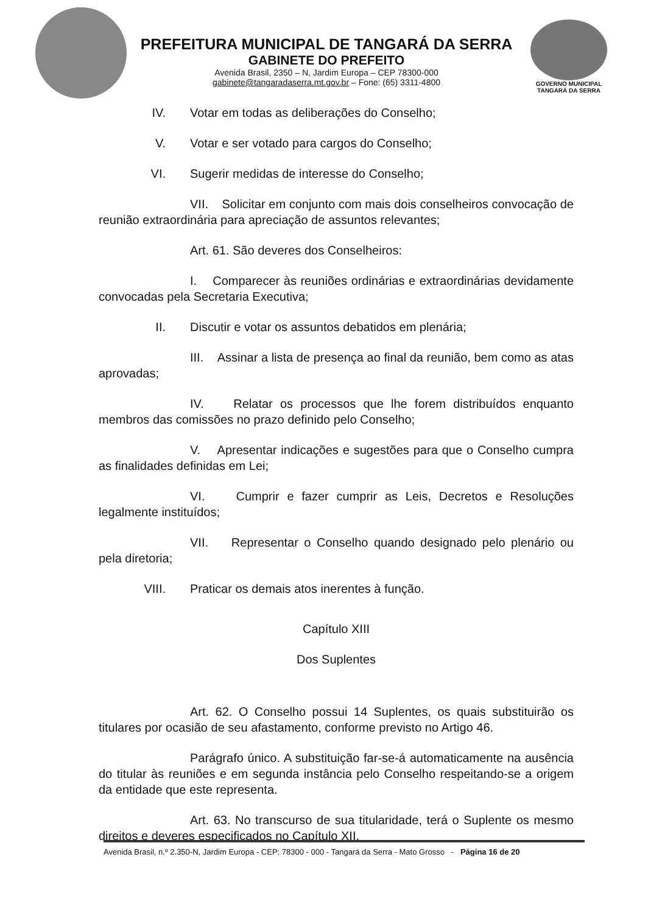PREFEITURA MUNICIPAL DE TANGARÁ DA SERRA
GABINETE DO PREFEITO
Avenida Brasil, 2350 – N, Jardim Europa – CEP 78300-000
gabinete@tangaradaserra.mt.gov.br – Fone: (65) 3311-4800
GOVERNO MUNICIPAL
TANGARÁ DA SERRA
IV. Votar em todas as deliberações do Conselho;
V. Votar e ser votado para cargos do Conselho;
VI. Sugerir medidas de interesse do Conselho;
VII. Solicitar em conjunto com mais dois conselheiros convocação de reunião extraordinária para apreciação de assuntos relevantes;
Art. 61. São deveres dos Conselheiros:
I. Comparecer às reuniões ordinárias e extraordinárias devidamente convocadas pela Secretaria Executiva;
II. Discutir e votar os assuntos debatidos em plenária;
III. Assinar a lista de presença ao final da reunião, bem como as atas aprovadas;
IV. Relatar os processos que lhe forem distribuídos enquanto membros das comissões no prazo definido pelo Conselho;
V. Apresentar indicações e sugestões para que o Conselho cumpra as finalidades definidas em Lei;
VI. Cumprir e fazer cumprir as Leis, Decretos e Resoluções legalmente instituídos;
VII. Representar o Conselho quando designado pelo plenário ou pela diretoria;
VIII. Praticar os demais atos inerentes à função.
Capítulo XIII
Dos Suplentes
Art. 62. O Conselho possui 14 Suplentes, os quais substituirão os titulares por ocasião de seu afastamento, conforme previsto no Artigo 46.
Parágrafo único. A substituição far-se-á automaticamente na ausência do titular às reuniões e em segunda instância pelo Conselho respeitando-se a origem da entidade que este representa.
Art. 63. No transcurso de sua titularidade, terá o Suplente os mesmo direitos e deveres especificados no Capítulo XII.
Avenida Brasil, n.º 2.350-N, Jardim Europa - CEP: 78300 - 000 - Tangará da Serra - Mato Grosso - Página 16 de 20